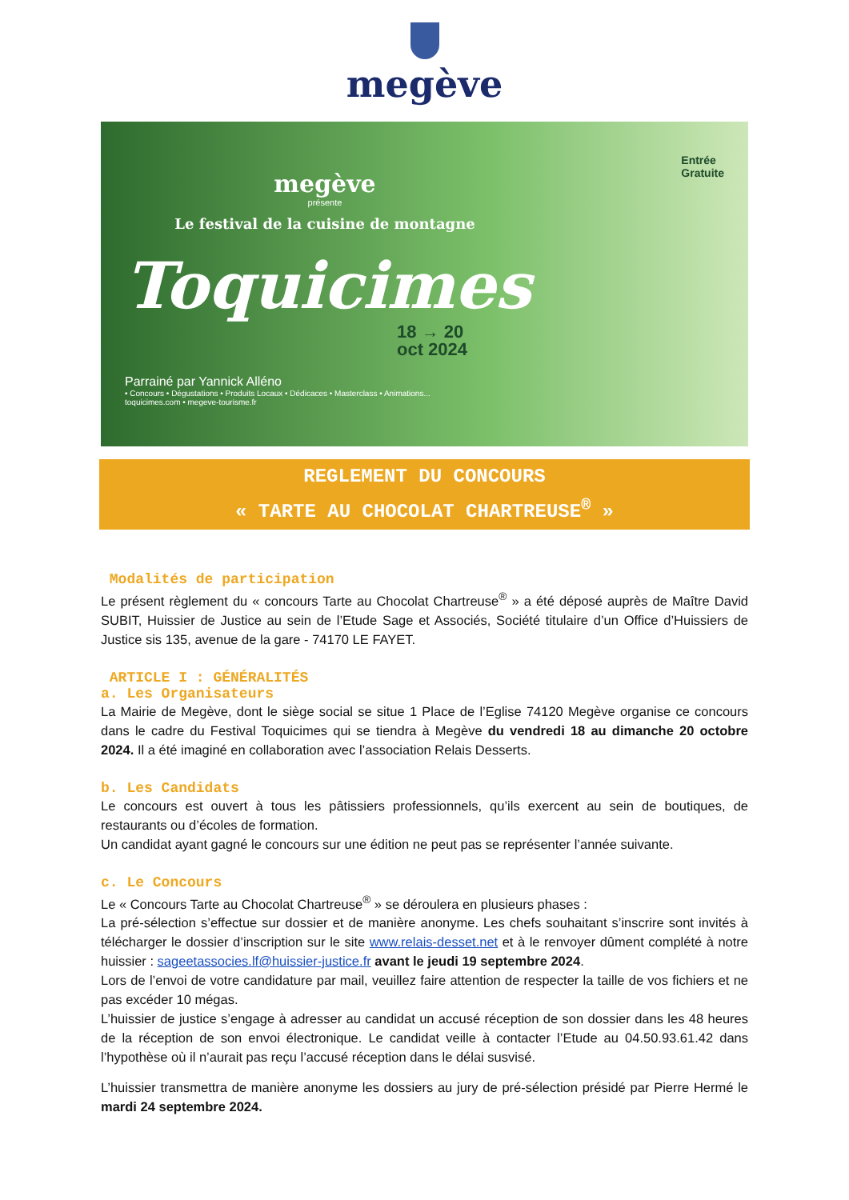megève
megève
présente
Le festival de la cuisine de montagne
Toquicimes
18 → 20
oct 2024
Parrainé par Yannick Alléno
• Concours • Dégustations • Produits Locaux • Dédicaces • Masterclass • Animations...
toquicimes.com • megeve-tourisme.fr
Entrée
Gratuite
REGLEMENT DU CONCOURS
« TARTE AU CHOCOLAT CHARTREUSE<sup>®</sup> »
Modalités de participation
Le présent règlement du « concours Tarte au Chocolat Chartreuse<sup>®</sup> » a été déposé auprès de Maître David SUBIT, Huissier de Justice au sein de l’Etude Sage et Associés, Société titulaire d’un Office d’Huissiers de Justice sis 135, avenue de la gare - 74170 LE FAYET.
ARTICLE I : GÉNÉRALITÉS
a. Les Organisateurs
La Mairie de Megève, dont le siège social se situe 1 Place de l’Eglise 74120 Megève organise ce concours dans le cadre du Festival Toquicimes qui se tiendra à Megève du vendredi 18 au dimanche 20 octobre 2024. Il a été imaginé en collaboration avec l’association Relais Desserts.
b. Les Candidats
Le concours est ouvert à tous les pâtissiers professionnels, qu’ils exercent au sein de boutiques, de restaurants ou d’écoles de formation.
Un candidat ayant gagné le concours sur une édition ne peut pas se représenter l’année suivante.
c. Le Concours
Le « Concours Tarte au Chocolat Chartreuse<sup>®</sup> » se déroulera en plusieurs phases :
La pré-sélection s’effectue sur dossier et de manière anonyme. Les chefs souhaitant s’inscrire sont invités à télécharger le dossier d’inscription sur le site www.relais-desset.net et à le renvoyer dûment complété à notre huissier : sageetassocies.lf@huissier-justice.fr avant le jeudi 19 septembre 2024.
Lors de l’envoi de votre candidature par mail, veuillez faire attention de respecter la taille de vos fichiers et ne pas excéder 10 mégas.
L’huissier de justice s’engage à adresser au candidat un accusé réception de son dossier dans les 48 heures de la réception de son envoi électronique. Le candidat veille à contacter l’Etude au 04.50.93.61.42 dans l’hypothèse où il n’aurait pas reçu l’accusé réception dans le délai susvisé.
L’huissier transmettra de manière anonyme les dossiers au jury de pré-sélection présidé par Pierre Hermé le mardi 24 septembre 2024.